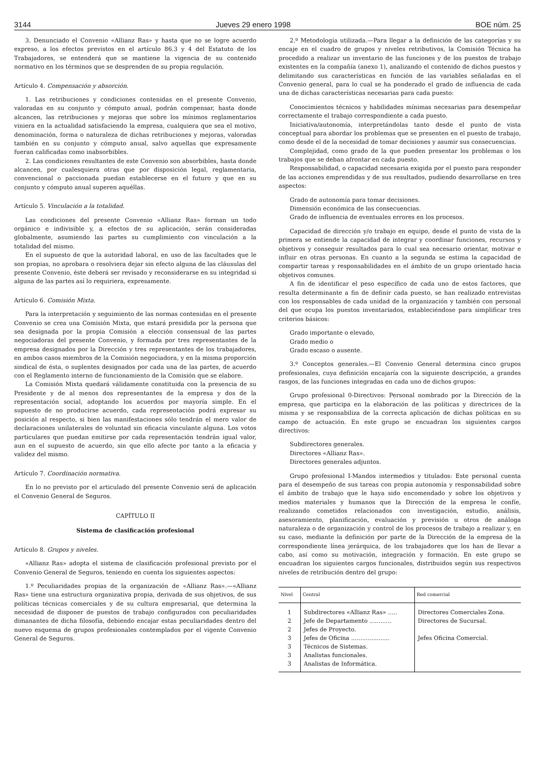3144 Jueves 29 enero 1998 BOE núm. 25
3. Denunciado el Convenio «Allianz Ras» y hasta que no se logre acuerdo expreso, a los efectos previstos en el artículo 86.3 y 4 del Estatuto de los Trabajadores, se entenderá que se mantiene la vigencia de su contenido normativo en los términos que se desprenden de su propia regulación.
Artículo 4. Compensación y absorción.
1. Las retribuciones y condiciones contenidas en el presente Convenio, valoradas en su conjunto y cómputo anual, podrán compensar, hasta donde alcancen, las retribuciones y mejoras que sobre los mínimos reglamentarios viniera en la actualidad satisfaciendo la empresa, cualquiera que sea el motivo, denominación, forma o naturaleza de dichas retribuciones y mejoras, valoradas también en su conjunto y cómputo anual, salvo aquellas que expresamente fueran calificadas como inabsorbibles.
2. Las condiciones resultantes de este Convenio son absorbibles, hasta donde alcancen, por cualesquiera otras que por disposición legal, reglamentaria, convencional o paccionada puedan establecerse en el futuro y que en su conjunto y cómputo anual superen aquéllas.
Artículo 5. Vinculación a la totalidad.
Las condiciones del presente Convenio «Allianz Ras» forman un todo orgánico e indivisible y, a efectos de su aplicación, serán consideradas globalmente, asumiendo las partes su cumplimiento con vinculación a la totalidad del mismo.
En el supuesto de que la autoridad laboral, en uso de las facultades que le son propias, no aprobara o resolviera dejar sin efecto alguna de las cláusulas del presente Convenio, éste deberá ser revisado y reconsiderarse en su integridad si alguna de las partes así lo requiriera, expresamente.
Artículo 6. Comisión Mixta.
Para la interpretación y seguimiento de las normas contenidas en el presente Convenio se crea una Comisión Mixta, que estará presidida por la persona que sea designada por la propia Comisión a elección consensual de las partes negociadoras del presente Convenio, y formada por tres representantes de la empresa designados por la Dirección y tres representantes de los trabajadores, en ambos casos miembros de la Comisión negociadora, y en la misma proporción sindical de ésta, o suplentes designados por cada una de las partes, de acuerdo con el Reglamento interno de funcionamiento de la Comisión que se elabore.
La Comisión Mixta quedará válidamente constituida con la presencia de su Presidente y de al menos dos representantes de la empresa y dos de la representación social, adoptando los acuerdos por mayoría simple. En el supuesto de no producirse acuerdo, cada representación podrá expresar su posición al respecto, si bien las manifestaciones sólo tendrán el mero valor de declaraciones unilaterales de voluntad sin eficacia vinculante alguna. Los votos particulares que puedan emitirse por cada representación tendrán igual valor, aun en el supuesto de acuerdo, sin que ello afecte por tanto a la eficacia y validez del mismo.
Artículo 7. Coordinación normativa.
En lo no previsto por el articulado del presente Convenio será de aplicación el Convenio General de Seguros.
CAPÍTULO II
Sistema de clasificación profesional
Artículo 8. Grupos y niveles.
«Allianz Ras» adopta el sistema de clasificación profesional previsto por el Convenio General de Seguros, teniendo en cuenta los siguientes aspectos:
1.º Peculiaridades propias de la organización de «Allianz Ras».—«Allianz Ras» tiene una estructura organizativa propia, derivada de sus objetivos, de sus políticas técnicas comerciales y de su cultura empresarial, que determina la necesidad de disponer de puestos de trabajo configurados con peculiaridades dimanantes de dicha filosofía, debiendo encajar estas peculiaridades dentro del nuevo esquema de grupos profesionales contemplados por el vigente Convenio General de Seguros.
2.º Metodología utilizada.—Para llegar a la definición de las categorías y su encaje en el cuadro de grupos y niveles retributivos, la Comisión Técnica ha procedido a realizar un inventario de las funciones y de los puestos de trabajo existentes en la compañía (anexo 1), analizando el contenido de dichos puestos y delimitando sus características en función de las variables señaladas en el Convenio general, para lo cual se ha ponderado el grado de influencia de cada una de dichas características necesarias para cada puesto:
Conocimientos técnicos y habilidades mínimas necesarias para desempeñar correctamente el trabajo correspondiente a cada puesto.
Iniciativa/autonomía, interpretándolas tanto desde el punto de vista conceptual para abordar los problemas que se presenten en el puesto de trabajo, como desde el de la necesidad de tomar decisiones y asumir sus consecuencias.
Complejidad, como grado de la que pueden presentar los problemas o los trabajos que se deban afrontar en cada puesto.
Responsabilidad, o capacidad necesaria exigida por el puesto para responder de las acciones emprendidas y de sus resultados, pudiendo desarrollarse en tres aspectos:
Grado de autonomía para tomar decisiones.
Dimensión económica de las consecuencias.
Grado de influencia de eventuales errores en los procesos.
Capacidad de dirección y/o trabajo en equipo, desde el punto de vista de la primera se entiende la capacidad de integrar y coordinar funciones, recursos y objetivos y conseguir resultados para lo cual sea necesario orientar, motivar e influir en otras personas. En cuanto a la segunda se estima la capacidad de compartir tareas y responsabilidades en el ámbito de un grupo orientado hacia objetivos comunes.
A fin de identificar el peso específico de cada uno de estos factores, que resulta determinante a fin de definir cada puesto, se han realizado entrevistas con los responsables de cada unidad de la organización y también con personal del que ocupa los puestos inventariados, estableciéndose para simplificar tres criterios básicos:
Grado importante o elevado,
Grado medio o
Grado escaso o ausente.
3.º Conceptos generales.—El Convenio General determina cinco grupos profesionales, cuya definición encajaría con la siguiente descripción, a grandes rasgos, de las funciones integradas en cada uno de dichos grupos:
Grupo profesional 0-Directivos: Personal nombrado por la Dirección de la empresa, que participa en la elaboración de las políticas y directrices de la misma y se responsabiliza de la correcta aplicación de dichas políticas en su campo de actuación. En este grupo se encuadran los siguientes cargos directivos:
Subdirectores generales.
Directores «Allianz Ras».
Directores generales adjuntos.
Grupo profesional I-Mandos intermedios y titulados: Este personal cuenta para el desempeño de sus tareas con propia autonomía y responsabilidad sobre el ámbito de trabajo que le haya sido encomendado y sobre los objetivos y medios materiales y humanos que la Dirección de la empresa le confíe, realizando cometidos relacionados con investigación, estudio, análisis, asesoramiento, planificación, evaluación y previsión u otros de análoga naturaleza o de organización y control de los procesos de trabajo a realizar y, en su caso, mediante la definición por parte de la Dirección de la empresa de la correspondiente línea jerárquica, de los trabajadores que los han de llevar a cabo, así como su motivación, integración y formación. En este grupo se encuadran los siguientes cargos funcionales, distribuidos según sus respectivos niveles de retribución dentro del grupo:
| Nivel | Central | Red comercial |
| --- | --- | --- |
| 1 | Subdirectores «Allianz Ras» ..... | Directores Comerciales Zona. |
| 2 | Jefe de Departamento ............ | Directores de Sucursal. |
| 2 | Jefes de Proyecto. | |
| 3 | Jefes de Oficina ..................... | Jefes Oficina Comercial. |
| 3 | Técnicos de Sistemas. | |
| 3 | Analistas funcionales. | |
| 3 | Analistas de Informática. | |